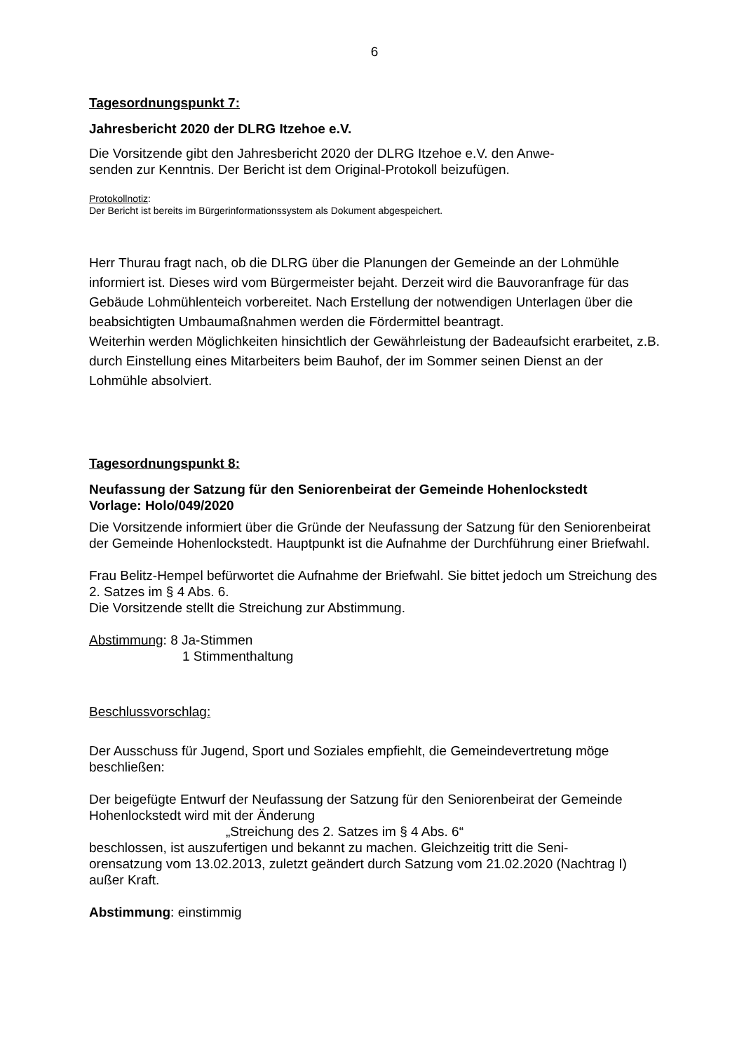6
Tagesordnungspunkt 7:
Jahresbericht 2020 der DLRG Itzehoe e.V.
Die Vorsitzende gibt den Jahresbericht 2020 der DLRG Itzehoe e.V. den Anwe-
senden zur Kenntnis. Der Bericht ist dem Original-Protokoll beizufügen.
Protokollnotiz:
Der Bericht ist bereits im Bürgerinformationssystem als Dokument abgespeichert.
Herr Thurau fragt nach, ob die DLRG über die Planungen der Gemeinde an der Lohmühle informiert ist. Dieses wird vom Bürgermeister bejaht. Derzeit wird die Bauvoranfrage für das Gebäude Lohmühlenteich vorbereitet. Nach Erstellung der notwendigen Unterlagen über die beabsichtigten Umbaumaßnahmen werden die Fördermittel beantragt.
Weiterhin werden Möglichkeiten hinsichtlich der Gewährleistung der Badeaufsicht erarbeitet, z.B. durch Einstellung eines Mitarbeiters beim Bauhof, der im Sommer seinen Dienst an der Lohmühle absolviert.
Tagesordnungspunkt 8:
Neufassung der Satzung für den Seniorenbeirat der Gemeinde Hohenlockstedt
Vorlage: Holo/049/2020
Die Vorsitzende informiert über die Gründe der Neufassung der Satzung für den Seniorenbeirat der Gemeinde Hohenlockstedt. Hauptpunkt ist die Aufnahme der Durchführung einer Briefwahl.
Frau Belitz-Hempel befürwortet die Aufnahme der Briefwahl. Sie bittet jedoch um Streichung des 2. Satzes im § 4 Abs. 6.
Die Vorsitzende stellt die Streichung zur Abstimmung.
Abstimmung: 8 Ja-Stimmen
1 Stimmenthaltung
Beschlussvorschlag:
Der Ausschuss für Jugend, Sport und Soziales empfiehlt, die Gemeindevertretung möge beschließen:
Der beigefügte Entwurf der Neufassung der Satzung für den Seniorenbeirat der Gemeinde Hohenlockstedt wird mit der Änderung
„Streichung des 2. Satzes im § 4 Abs. 6“
beschlossen, ist auszufertigen und bekannt zu machen. Gleichzeitig tritt die Seni-
orensatzung vom 13.02.2013, zuletzt geändert durch Satzung vom 21.02.2020 (Nachtrag I) außer Kraft.
Abstimmung: einstimmig